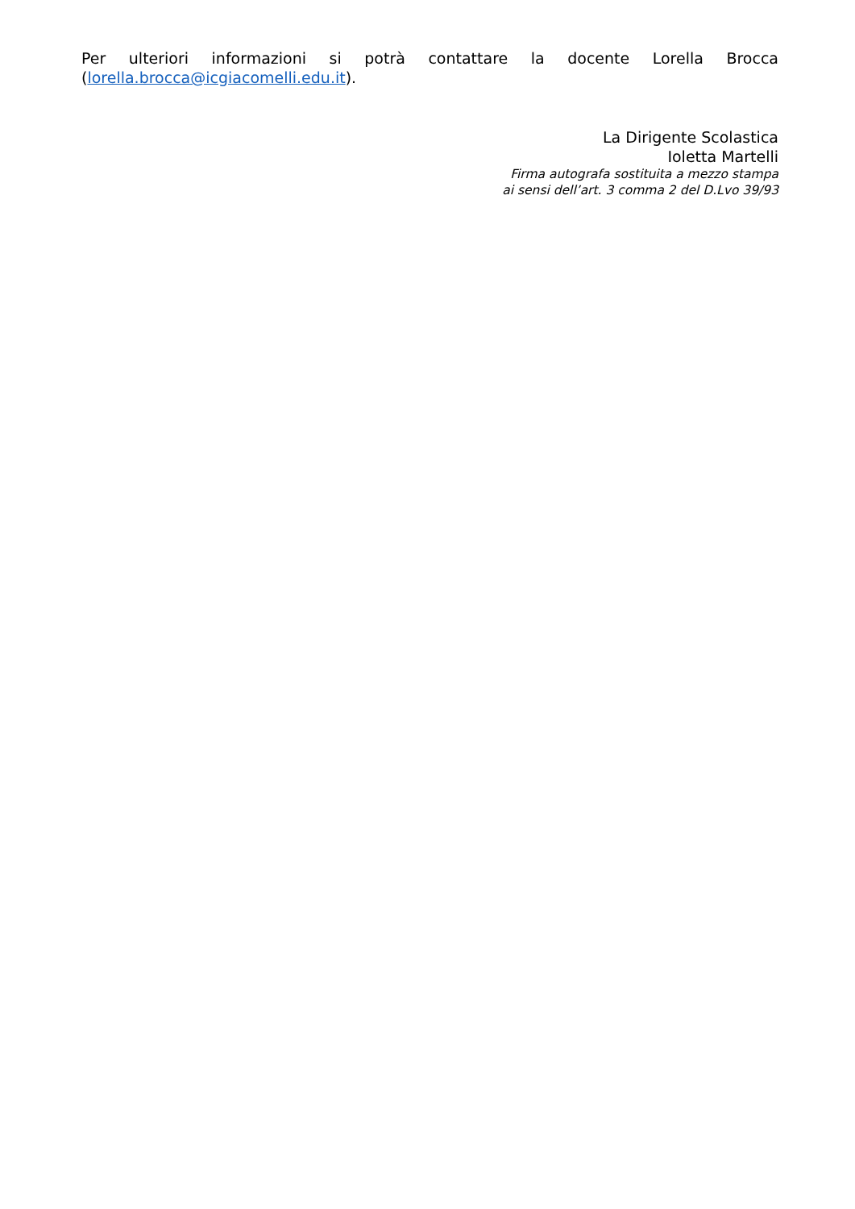Per ulteriori informazioni si potrà contattare la docente Lorella Brocca (lorella.brocca@icgiacomelli.edu.it).
La Dirigente Scolastica
Ioletta Martelli
Firma autografa sostituita a mezzo stampa
ai sensi dell’art. 3 comma 2 del D.Lvo 39/93